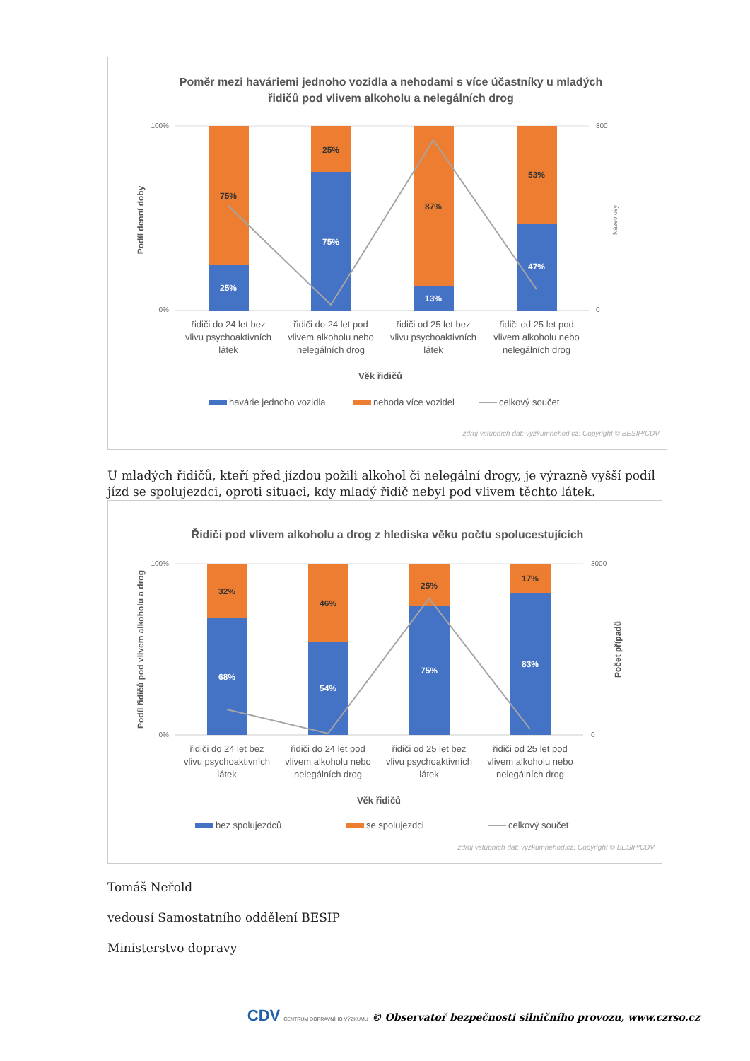Poměr mezi haváriemi jednoho vozidla a nehodami s více účastníky u mladých
řidičů pod vlivem alkoholu a nelegálních drog
100%
0%
800
0
Podíl denní doby
Název osy
75%
25%
25%
75%
87%
13%
53%
47%
řidiči do 24 let bez
vlivu psychoaktivních
látek
řidiči do 24 let pod
vlivem alkoholu nebo
nelegálních drog
řidiči od 25 let bez
vlivu psychoaktivních
látek
řidiči od 25 let pod
vlivem alkoholu nebo
nelegálních drog
Věk řidičů
havárie jednoho vozidla
nehoda více vozidel
celkový součet
zdroj vstupních dat: vyzkumnehod.cz; Copyright © BESIP/CDV
U mladých řidičů, kteří před jízdou požili alkohol či nelegální drogy, je výrazně vyšší podíl jízd se spolujezdci, oproti situaci, kdy mladý řidič nebyl pod vlivem těchto látek.
Řidiči pod vlivem alkoholu a drog z hlediska věku počtu spolucestujících
100%
0%
3000
0
Podíl řidičů pod vlivem alkoholu a drog
Počet případů
32%
68%
46%
54%
25%
75%
17%
83%
řidiči do 24 let bez
vlivu psychoaktivních
látek
řidiči do 24 let pod
vlivem alkoholu nebo
nelegálních drog
řidiči od 25 let bez
vlivu psychoaktivních
látek
řidiči od 25 let pod
vlivem alkoholu nebo
nelegálních drog
Věk řidičů
bez spolujezdců
se spolujezdci
celkový součet
zdroj vstupních dat: vyzkumnehod.cz; Copyright © BESIP/CDV
Tomáš Neřold
vedousí Samostatního oddělení BESIP
Ministerstvo dopravy
CDV CENTRUM DOPRAVNÍHO VÝZKUMU © Observatoř bezpečnosti silničního provozu, www.czrso.cz